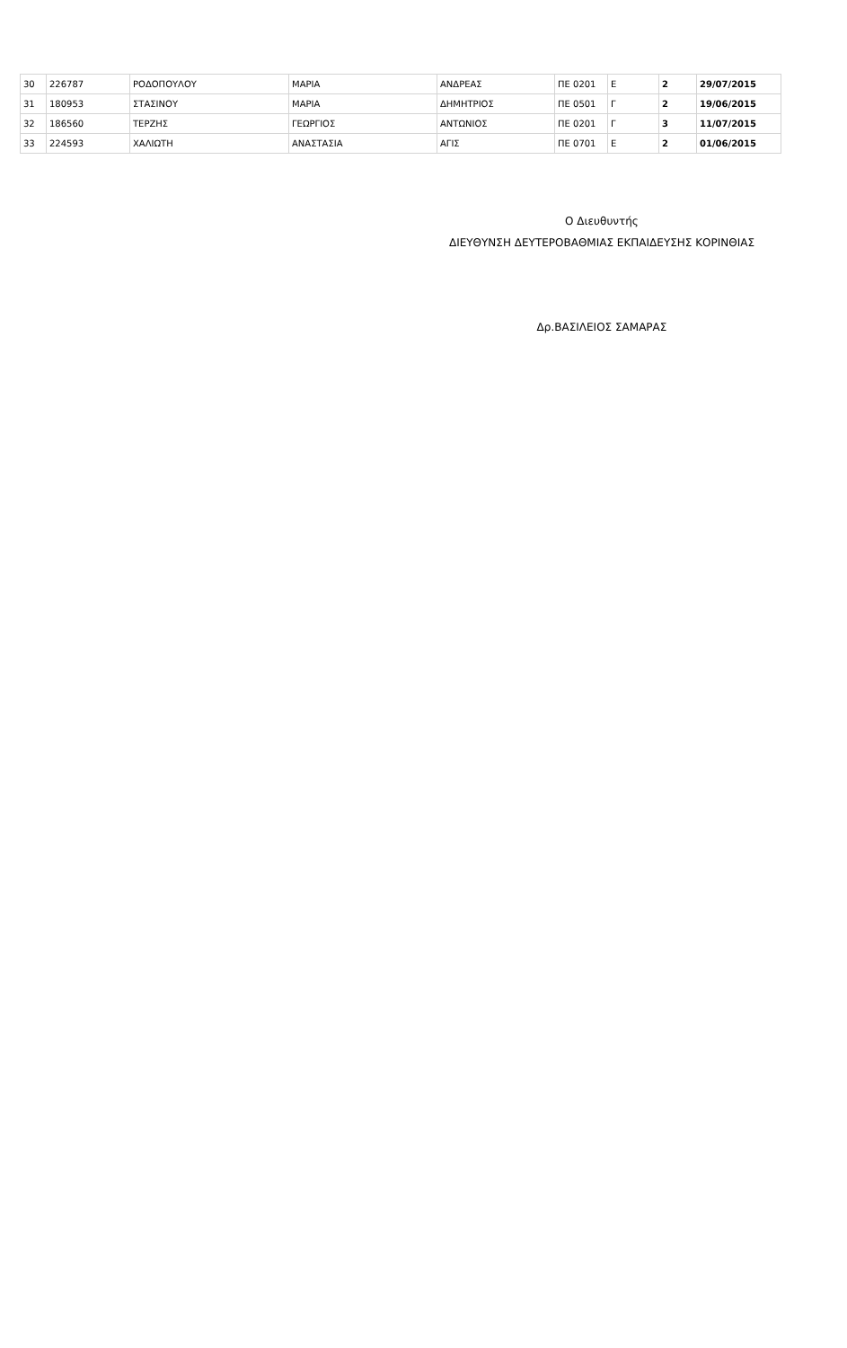| 30 | 226787 | ΡΟΔΟΠΟΥΛΟΥ | ΜΑΡΙΑ | ΑΝΔΡΕΑΣ | ΠΕ 0201 | Ε | 2 | 29/07/2015 |
| 31 | 180953 | ΣΤΑΣΙΝΟΥ | ΜΑΡΙΑ | ΔΗΜΗΤΡΙΟΣ | ΠΕ 0501 | Γ | 2 | 19/06/2015 |
| 32 | 186560 | ΤΕΡΖΗΣ | ΓΕΩΡΓΙΟΣ | ΑΝΤΩΝΙΟΣ | ΠΕ 0201 | Γ | 3 | 11/07/2015 |
| 33 | 224593 | ΧΑΛΙΩΤΗ | ΑΝΑΣΤΑΣΙΑ | ΑΓΙΣ | ΠΕ 0701 | Ε | 2 | 01/06/2015 |
Ο Διευθυντής
ΔΙΕΥΘΥΝΣΗ ΔΕΥΤΕΡΟΒΑΘΜΙΑΣ ΕΚΠΑΙΔΕΥΣΗΣ ΚΟΡΙΝΘΙΑΣ
Δρ.ΒΑΣΙΛΕΙΟΣ ΣΑΜΑΡΑΣ